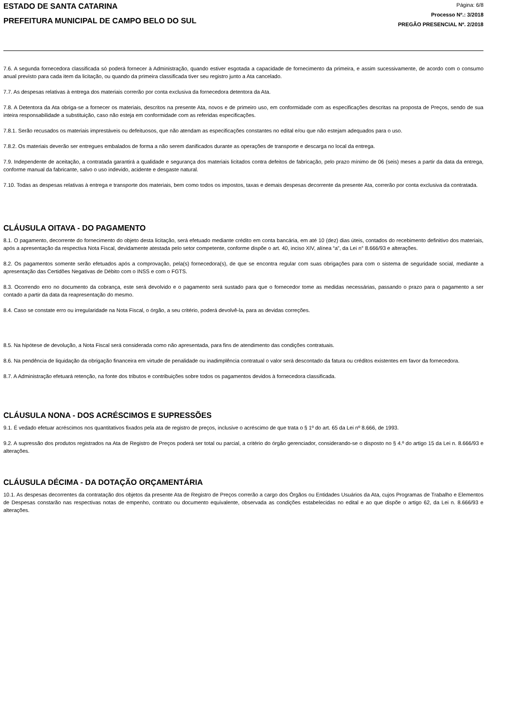ESTADO DE SANTA CATARINA
PREFEITURA MUNICIPAL DE CAMPO BELO DO SUL
Página: 6/8
Processo Nº.: 3/2018
PREGÃO PRESENCIAL Nº. 2/2018
7.6. A segunda fornecedora classificada só poderá fornecer à Administração, quando estiver esgotada a capacidade de fornecimento da primeira, e assim sucessivamente, de acordo com o consumo anual previsto para cada item da licitação, ou quando da primeira classificada tiver seu registro junto a Ata cancelado.
7.7. As despesas relativas à entrega dos materiais correrão por conta exclusiva da fornecedora detentora da Ata.
7.8. A Detentora da Ata obriga-se a fornecer os materiais, descritos na presente Ata, novos e de primeiro uso, em conformidade com as especificações descritas na proposta de Preços, sendo de sua inteira responsabilidade a substituição, caso não esteja em conformidade com as referidas especificações.
7.8.1. Serão recusados os materiais imprestáveis ou defeituosos, que não atendam as especificações constantes no edital e/ou que não estejam adequados para o uso.
7.8.2. Os materiais deverão ser entregues embalados de forma a não serem danificados durante as operações de transporte e descarga no local da entrega.
7.9. Independente de aceitação, a contratada garantirá a qualidade e segurança dos materiais licitados contra defeitos de fabricação, pelo prazo mínimo de 06 (seis) meses a partir da data da entrega, conforme manual da fabricante, salvo o uso indevido, acidente e desgaste natural.
7.10. Todas as despesas relativas à entrega e transporte dos materiais, bem como todos os impostos, taxas e demais despesas decorrente da presente Ata, correrão por conta exclusiva da contratada.
CLÁUSULA OITAVA - DO PAGAMENTO
8.1. O pagamento, decorrente do fornecimento do objeto desta licitação, será efetuado mediante crédito em conta bancária, em até 10 (dez) dias úteis, contados do recebimento definitivo dos materiais, após a apresentação da respectiva Nota Fiscal, devidamente atestada pelo setor competente, conforme dispõe o art. 40, inciso XIV, alínea “a”, da Lei n° 8.666/93 e alterações.
8.2. Os pagamentos somente serão efetuados após a comprovação, pela(s) fornecedora(s), de que se encontra regular com suas obrigações para com o sistema de seguridade social, mediante a apresentação das Certidões Negativas de Débito com o INSS e com o FGTS.
8.3. Ocorrendo erro no documento da cobrança, este será devolvido e o pagamento será sustado para que o fornecedor tome as medidas necessárias, passando o prazo para o pagamento a ser contado a partir da data da reapresentação do mesmo.
8.4. Caso se constate erro ou irregularidade na Nota Fiscal, o órgão, a seu critério, poderá devolvê-la, para as devidas correções.
8.5. Na hipótese de devolução, a Nota Fiscal será considerada como não apresentada, para fins de atendimento das condições contratuais.
8.6. Na pendência de liquidação da obrigação financeira em virtude de penalidade ou inadimplência contratual o valor será descontado da fatura ou créditos existentes em favor da fornecedora.
8.7. A Administração efetuará retenção, na fonte dos tributos e contribuições sobre todos os pagamentos devidos à fornecedora classificada.
CLÁUSULA NONA - DOS ACRÉSCIMOS E SUPRESSÕES
9.1. É vedado efetuar acréscimos nos quantitativos fixados pela ata de registro de preços, inclusive o acréscimo de que trata o § 1º do art. 65 da Lei nº 8.666, de 1993.
9.2. A supressão dos produtos registrados na Ata de Registro de Preços poderá ser total ou parcial, a critério do órgão gerenciador, considerando-se o disposto no § 4.º do artigo 15 da Lei n. 8.666/93 e alterações.
CLÁUSULA DÉCIMA - DA DOTAÇÃO ORÇAMENTÁRIA
10.1. As despesas decorrentes da contratação dos objetos da presente Ata de Registro de Preços correrão a cargo dos Órgãos ou Entidades Usuários da Ata, cujos Programas de Trabalho e Elementos de Despesas constarão nas respectivas notas de empenho, contrato ou documento equivalente, observada as condições estabelecidas no edital e ao que dispõe o artigo 62, da Lei n. 8.666/93 e alterações.